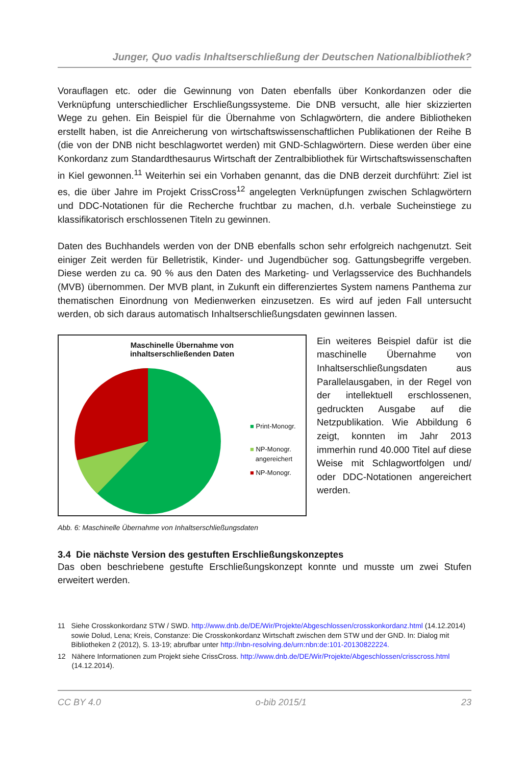Junger, Quo vadis Inhaltserschließung der Deutschen Nationalbibliothek?
Vorauflagen etc. oder die Gewinnung von Daten ebenfalls über Konkordanzen oder die Verknüpfung unterschiedlicher Erschließungssysteme. Die DNB versucht, alle hier skizzierten Wege zu gehen. Ein Beispiel für die Übernahme von Schlagwörtern, die andere Bibliotheken erstellt haben, ist die Anreicherung von wirtschaftswissenschaftlichen Publikationen der Reihe B (die von der DNB nicht beschlagwortet werden) mit GND-Schlagwörtern. Diese werden über eine Konkordanz zum Standardthesaurus Wirtschaft der Zentralbibliothek für Wirtschaftswissenschaften in Kiel gewonnen.<sup>11</sup> Weiterhin sei ein Vorhaben genannt, das die DNB derzeit durchführt: Ziel ist es, die über Jahre im Projekt CrissCross<sup>12</sup> angelegten Verknüpfungen zwischen Schlagwörtern und DDC-Notationen für die Recherche fruchtbar zu machen, d.h. verbale Sucheinstiege zu klassifikatorisch erschlossenen Titeln zu gewinnen.
Daten des Buchhandels werden von der DNB ebenfalls schon sehr erfolgreich nachgenutzt. Seit einiger Zeit werden für Belletristik, Kinder- und Jugendbücher sog. Gattungsbegriffe vergeben. Diese werden zu ca. 90 % aus den Daten des Marketing- und Verlagsservice des Buchhandels (MVB) übernommen. Der MVB plant, in Zukunft ein differenziertes System namens Panthema zur thematischen Einordnung von Medienwerken einzusetzen. Es wird auf jeden Fall untersucht werden, ob sich daraus automatisch Inhaltserschließungsdaten gewinnen lassen.
Maschinelle Übernahme von
inhaltserschließenden Daten
■ Print-Monogr.
■ NP-Monogr.
angereichert
■ NP-Monogr.
Abb. 6: Maschinelle Übernahme von Inhaltserschließungsdaten
Ein weiteres Beispiel dafür ist die maschinelle Übernahme von Inhaltserschließungsdaten aus Parallelausgaben, in der Regel von der intellektuell erschlossenen, gedruckten Ausgabe auf die Netzpublikation. Wie Abbildung 6 zeigt, konnten im Jahr 2013 immerhin rund 40.000 Titel auf diese Weise mit Schlagwortfolgen und/ oder DDC-Notationen angereichert werden.
3.4 Die nächste Version des gestuften Erschließungskonzeptes
Das oben beschriebene gestufte Erschließungskonzept konnte und musste um zwei Stufen erweitert werden.
11 Siehe Crosskonkordanz STW / SWD. http://www.dnb.de/DE/Wir/Projekte/Abgeschlossen/crosskonkordanz.html (14.12.2014) sowie Dolud, Lena; Kreis, Constanze: Die Crosskonkordanz Wirtschaft zwischen dem STW und der GND. In: Dialog mit Bibliotheken 2 (2012), S. 13-19; abrufbar unter http://nbn-resolving.de/urn:nbn:de:101-20130822224.
12 Nähere Informationen zum Projekt siehe CrissCross. http://www.dnb.de/DE/Wir/Projekte/Abgeschlossen/crisscross.html (14.12.2014).
CC BY 4.0 o-bib 2015/1 23